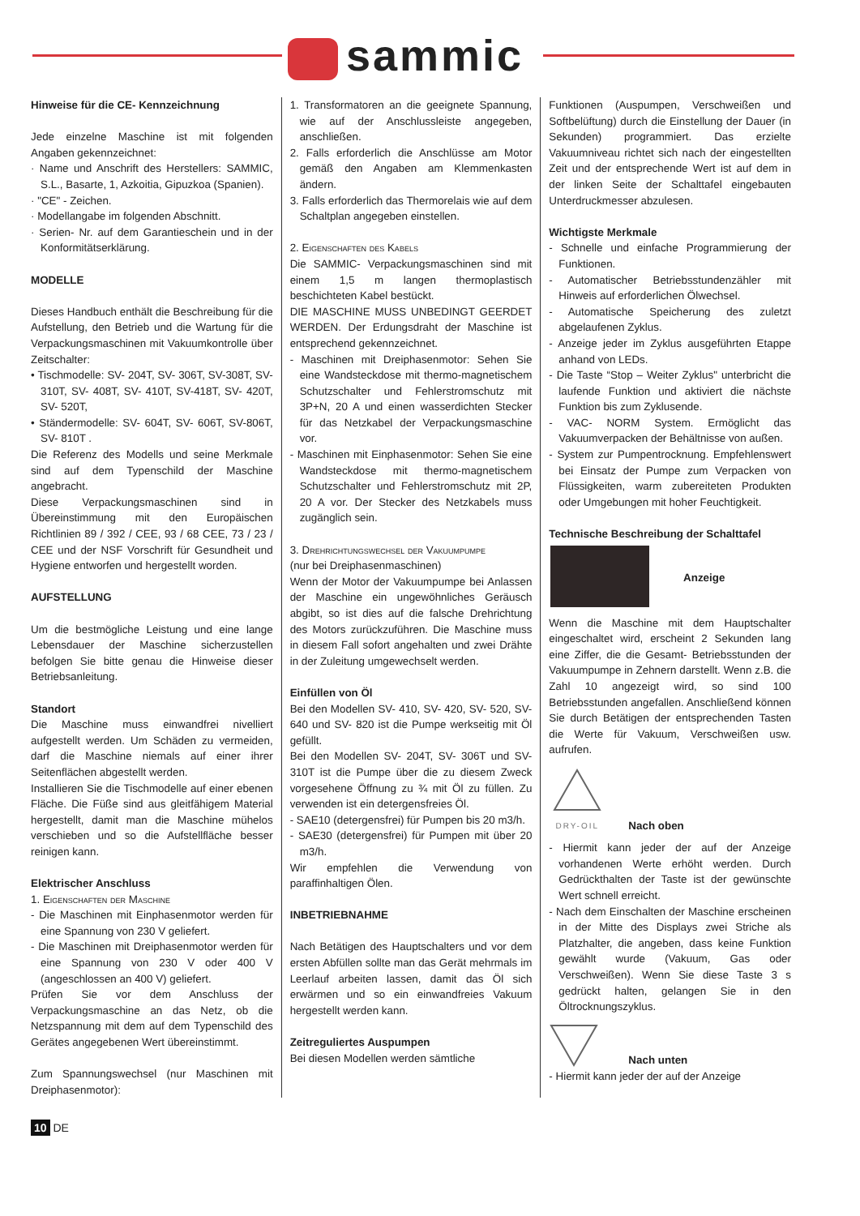sammic
Hinweise für die CE- Kennzeichnung
Jede einzelne Maschine ist mit folgenden Angaben gekennzeichnet:
· Name und Anschrift des Herstellers: SAMMIC, S.L., Basarte, 1, Azkoitia, Gipuzkoa (Spanien).
· "CE" - Zeichen.
· Modellangabe im folgenden Abschnitt.
· Serien- Nr. auf dem Garantieschein und in der Konformitätserklärung.
MODELLE
Dieses Handbuch enthält die Beschreibung für die Aufstellung, den Betrieb und die Wartung für die Verpackungsmaschinen mit Vakuumkontrolle über Zeitschalter:
• Tischmodelle: SV- 204T, SV- 306T, SV-308T, SV- 310T, SV- 408T, SV- 410T, SV-418T, SV- 420T, SV- 520T,
• Ständermodelle: SV- 604T, SV- 606T, SV-806T, SV- 810T .
Die Referenz des Modells und seine Merkmale sind auf dem Typenschild der Maschine angebracht.
Diese Verpackungsmaschinen sind in Übereinstimmung mit den Europäischen Richtlinien 89 / 392 / CEE, 93 / 68 CEE, 73 / 23 / CEE und der NSF Vorschrift für Gesundheit und Hygiene entworfen und hergestellt worden.
AUFSTELLUNG
Um die bestmögliche Leistung und eine lange Lebensdauer der Maschine sicherzustellen befolgen Sie bitte genau die Hinweise dieser Betriebsanleitung.
Standort
Die Maschine muss einwandfrei nivelliert aufgestellt werden. Um Schäden zu vermeiden, darf die Maschine niemals auf einer ihrer Seitenflächen abgestellt werden.
Installieren Sie die Tischmodelle auf einer ebenen Fläche. Die Füße sind aus gleitfähigem Material hergestellt, damit man die Maschine mühelos verschieben und so die Aufstellfläche besser reinigen kann.
Elektrischer Anschluss
1. Eigenschaften der Maschine
- Die Maschinen mit Einphasenmotor werden für eine Spannung von 230 V geliefert.
- Die Maschinen mit Dreiphasenmotor werden für eine Spannung von 230 V oder 400 V (angeschlossen an 400 V) geliefert.
Prüfen Sie vor dem Anschluss der Verpackungsmaschine an das Netz, ob die Netzspannung mit dem auf dem Typenschild des Gerätes angegebenen Wert übereinstimmt.
Zum Spannungswechsel (nur Maschinen mit Dreiphasenmotor):
1. Transformatoren an die geeignete Spannung, wie auf der Anschlussleiste angegeben, anschließen.
2. Falls erforderlich die Anschlüsse am Motor gemäß den Angaben am Klemmenkasten ändern.
3. Falls erforderlich das Thermorelais wie auf dem Schaltplan angegeben einstellen.
2. Eigenschaften des Kabels
Die SAMMIC- Verpackungsmaschinen sind mit einem 1,5 m langen thermoplastisch beschichteten Kabel bestückt.
DIE MASCHINE MUSS UNBEDINGT GEERDET WERDEN. Der Erdungsdraht der Maschine ist entsprechend gekennzeichnet.
- Maschinen mit Dreiphasenmotor: Sehen Sie eine Wandsteckdose mit thermo-magnetischem Schutzschalter und Fehlerstromschutz mit 3P+N, 20 A und einen wasserdichten Stecker für das Netzkabel der Verpackungsmaschine vor.
- Maschinen mit Einphasenmotor: Sehen Sie eine Wandsteckdose mit thermo-magnetischem Schutzschalter und Fehlerstromschutz mit 2P, 20 A vor. Der Stecker des Netzkabels muss zugänglich sein.
3. Drehrichtungswechsel der Vakuumpumpe
(nur bei Dreiphasenmaschinen)
Wenn der Motor der Vakuumpumpe bei Anlassen der Maschine ein ungewöhnliches Geräusch abgibt, so ist dies auf die falsche Drehrichtung des Motors zurückzuführen. Die Maschine muss in diesem Fall sofort angehalten und zwei Drähte in der Zuleitung umgewechselt werden.
Einfüllen von Öl
Bei den Modellen SV- 410, SV- 420, SV- 520, SV- 640 und SV- 820 ist die Pumpe werkseitig mit Öl gefüllt.
Bei den Modellen SV- 204T, SV- 306T und SV- 310T ist die Pumpe über die zu diesem Zweck vorgesehene Öffnung zu ¾ mit Öl zu füllen. Zu verwenden ist ein detergensfreies Öl.
- SAE10 (detergensfrei) für Pumpen bis 20 m3/h.
- SAE30 (detergensfrei) für Pumpen mit über 20 m3/h.
Wir empfehlen die Verwendung von paraffinhaltigen Ölen.
INBETRIEBNAHME
Nach Betätigen des Hauptschalters und vor dem ersten Abfüllen sollte man das Gerät mehrmals im Leerlauf arbeiten lassen, damit das Öl sich erwärmen und so ein einwandfreies Vakuum hergestellt werden kann.
Zeitreguliertes Auspumpen
Bei diesen Modellen werden sämtliche
Funktionen (Auspumpen, Verschweißen und Softbelüftung) durch die Einstellung der Dauer (in Sekunden) programmiert. Das erzielte Vakuumniveau richtet sich nach der eingestellten Zeit und der entsprechende Wert ist auf dem in der linken Seite der Schalttafel eingebauten Unterdruckmesser abzulesen.
Wichtigste Merkmale
- Schnelle und einfache Programmierung der Funktionen.
- Automatischer Betriebsstundenzähler mit Hinweis auf erforderlichen Ölwechsel.
- Automatische Speicherung des zuletzt abgelaufenen Zyklus.
- Anzeige jeder im Zyklus ausgeführten Etappe anhand von LEDs.
- Die Taste “Stop – Weiter Zyklus" unterbricht die laufende Funktion und aktiviert die nächste Funktion bis zum Zyklusende.
- VAC- NORM System. Ermöglicht das Vakuumverpacken der Behältnisse von außen.
- System zur Pumpentrocknung. Empfehlenswert bei Einsatz der Pumpe zum Verpacken von Flüssigkeiten, warm zubereiteten Produkten oder Umgebungen mit hoher Feuchtigkeit.
Technische Beschreibung der Schalttafel
Anzeige
Wenn die Maschine mit dem Hauptschalter eingeschaltet wird, erscheint 2 Sekunden lang eine Ziffer, die die Gesamt- Betriebsstunden der Vakuumpumpe in Zehnern darstellt. Wenn z.B. die Zahl 10 angezeigt wird, so sind 100 Betriebsstunden angefallen. Anschließend können Sie durch Betätigen der entsprechenden Tasten die Werte für Vakuum, Verschweißen usw. aufrufen.
DRY-OIL
Nach oben
- Hiermit kann jeder der auf der Anzeige vorhandenen Werte erhöht werden. Durch Gedrückthalten der Taste ist der gewünschte Wert schnell erreicht.
- Nach dem Einschalten der Maschine erscheinen in der Mitte des Displays zwei Striche als Platzhalter, die angeben, dass keine Funktion gewählt wurde (Vakuum, Gas oder Verschweißen). Wenn Sie diese Taste 3 s gedrückt halten, gelangen Sie in den Öltrocknungszyklus.
Nach unten
- Hiermit kann jeder der auf der Anzeige
10 DE